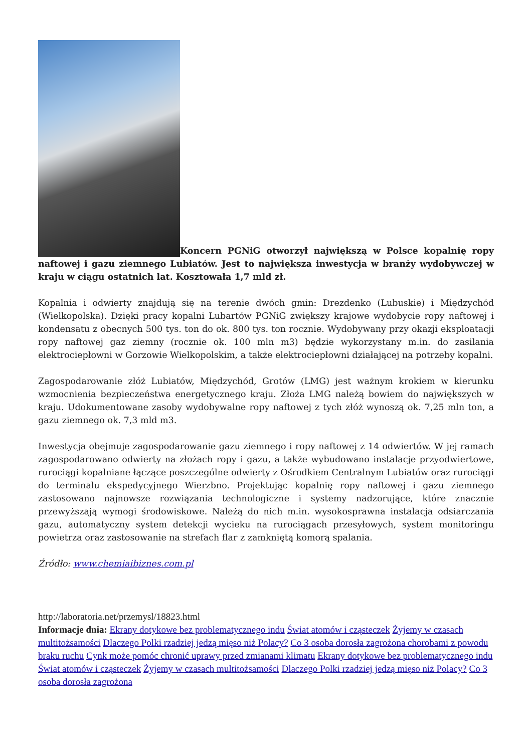Koncern PGNiG otworzył największą w Polsce kopalnię ropy naftowej i gazu ziemnego Lubiatów. Jest to największa inwestycja w branży wydobywczej w kraju w ciągu ostatnich lat. Kosztowała 1,7 mld zł.
Kopalnia i odwierty znajdują się na terenie dwóch gmin: Drezdenko (Lubuskie) i Międzychód (Wielkopolska). Dzięki pracy kopalni Lubartów PGNiG zwiększy krajowe wydobycie ropy naftowej i kondensatu z obecnych 500 tys. ton do ok. 800 tys. ton rocznie. Wydobywany przy okazji eksploatacji ropy naftowej gaz ziemny (rocznie ok. 100 mln m3) będzie wykorzystany m.in. do zasilania elektrociepłowni w Gorzowie Wielkopolskim, a także elektrociepłowni działającej na potrzeby kopalni.
Zagospodarowanie złóż Lubiatów, Międzychód, Grotów (LMG) jest ważnym krokiem w kierunku wzmocnienia bezpieczeństwa energetycznego kraju. Złoża LMG należą bowiem do największych w kraju. Udokumentowane zasoby wydobywalne ropy naftowej z tych złóż wynoszą ok. 7,25 mln ton, a gazu ziemnego ok. 7,3 mld m3.
Inwestycja obejmuje zagospodarowanie gazu ziemnego i ropy naftowej z 14 odwiertów. W jej ramach zagospodarowano odwierty na złożach ropy i gazu, a także wybudowano instalacje przyodwiertowe, rurociągi kopalniane łączące poszczególne odwierty z Ośrodkiem Centralnym Lubiatów oraz rurociągi do terminalu ekspedycyjnego Wierzbno. Projektując kopalnię ropy naftowej i gazu ziemnego zastosowano najnowsze rozwiązania technologiczne i systemy nadzorujące, które znacznie przewyższają wymogi środowiskowe. Należą do nich m.in. wysokosprawna instalacja odsiarczania gazu, automatyczny system detekcji wycieku na rurociągach przesyłowych, system monitoringu powietrza oraz zastosowanie na strefach flar z zamkniętą komorą spalania.
Źródło: www.chemiaibiznes.com.pl
http://laboratoria.net/przemysl/18823.html
Informacje dnia: Ekrany dotykowe bez problematycznego indu Świat atomów i cząsteczek Żyjemy w czasach multitożsamości Dlaczego Polki rzadziej jedzą mięso niż Polacy? Co 3 osoba dorosła zagrożona chorobami z powodu braku ruchu Cynk może pomóc chronić uprawy przed zmianami klimatu Ekrany dotykowe bez problematycznego indu Świat atomów i cząsteczek Żyjemy w czasach multitożsamości Dlaczego Polki rzadziej jedzą mięso niż Polacy? Co 3 osoba dorosła zagrożona